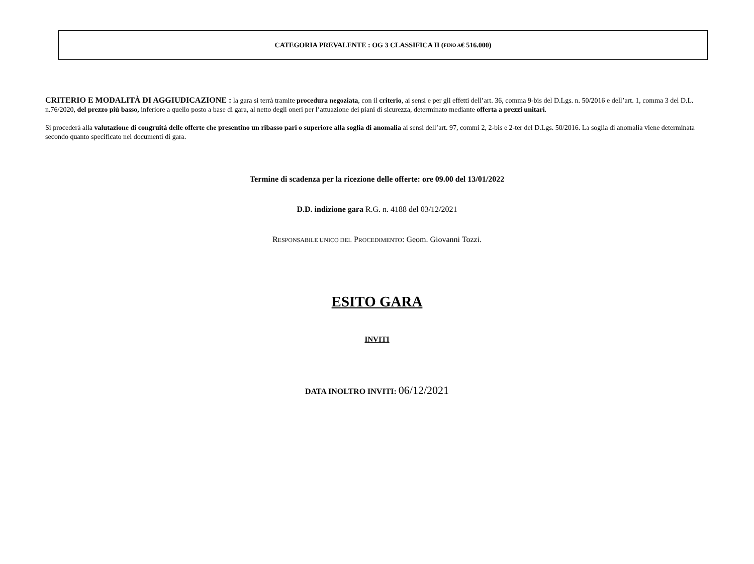CATEGORIA PREVALENTE : OG 3 CLASSIFICA II (FINO A € 516.000)
CRITERIO E MODALITÀ DI AGGIUDICAZIONE : la gara si terrà tramite procedura negoziata, con il criterio, ai sensi e per gli effetti dell’art. 36, comma 9-bis del D.Lgs. n. 50/2016 e dell’art. 1, comma 3 del D.L. n.76/2020, del prezzo più basso, inferiore a quello posto a base di gara, al netto degli oneri per l’attuazione dei piani di sicurezza, determinato mediante offerta a prezzi unitari.
Si procederà alla valutazione di congruità delle offerte che presentino un ribasso pari o superiore alla soglia di anomalia ai sensi dell’art. 97, commi 2, 2-bis e 2-ter del D.Lgs. 50/2016. La soglia di anomalia viene determinata secondo quanto specificato nei documenti di gara.
Termine di scadenza per la ricezione delle offerte: ore 09.00 del 13/01/2022
D.D. indizione gara R.G. n. 4188 del 03/12/2021
RESPONSABILE UNICO DEL PROCEDIMENTO: Geom. Giovanni Tozzi.
ESITO GARA
INVITI
DATA INOLTRO INVITI: 06/12/2021